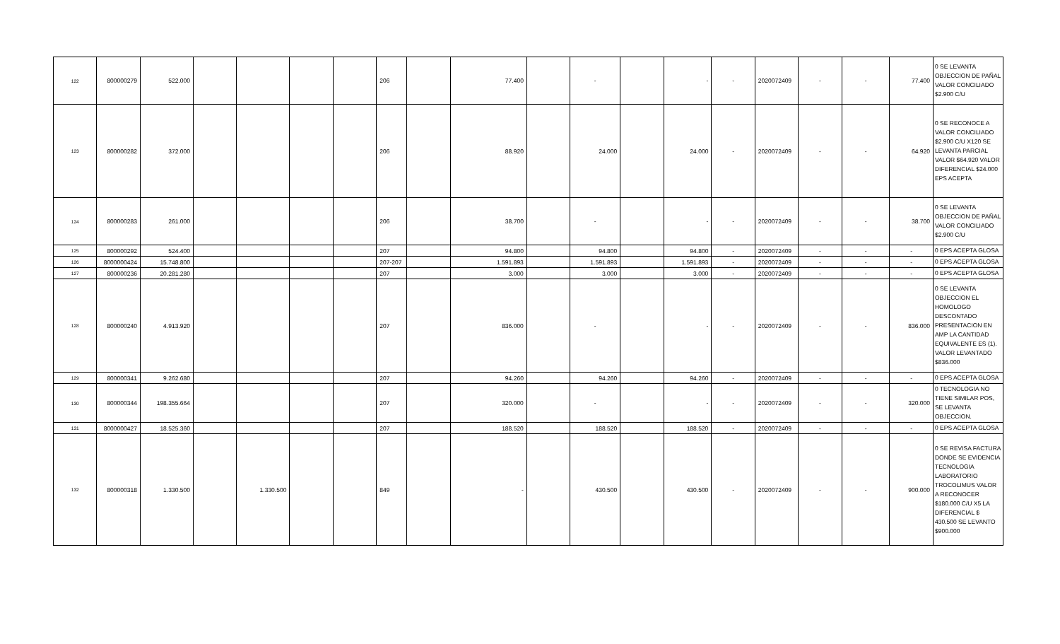| 122 | 800000279 | 522.000 | | | | | 206 | | 77.400 | | - | | - | - | 2020072409 | - | - | 77.400 | 0 SE LEVANTA OBJECCION DE PAÑAL VALOR CONCILIADO $2.900 C/U |
| 123 | 800000282 | 372.000 | | | | | 206 | | 88.920 | | 24.000 | | 24.000 | - | 2020072409 | - | - | 64.920 | 0 SE RECONOCE A VALOR CONCILIADO $2.900 C/U X120 SE LEVANTA PARCIAL VALOR $64.920 VALOR DIFERENCIAL $24.000 EPS ACEPTA |
| 124 | 800000283 | 261.000 | | | | | 206 | | 38.700 | | - | | - | - | 2020072409 | - | - | 38.700 | 0 SE LEVANTA OBJECCION DE PAÑAL VALOR CONCILIADO $2.900 C/U |
| 125 | 800000292 | 524.400 | | | | | 207 | | 94.800 | | 94.800 | | 94.800 | - | 2020072409 | - | - | - | 0 EPS ACEPTA GLOSA |
| 126 | 8000000424 | 15.748.800 | | | | | 207-207 | | 1.591.893 | | 1.591.893 | | 1.591.893 | - | 2020072409 | - | - | - | 0 EPS ACEPTA GLOSA |
| 127 | 800000236 | 20.281.280 | | | | | 207 | | 3.000 | | 3.000 | | 3.000 | - | 2020072409 | - | - | - | 0 EPS ACEPTA GLOSA |
| 128 | 800000240 | 4.913.920 | | | | | 207 | | 836.000 | | - | | - | - | 2020072409 | - | - | 836.000 | 0 SE LEVANTA OBJECCION EL HOMOLOGO DESCONTADO PRESENTACION EN AMP LA CANTIDAD EQUIVALENTE ES (1). VALOR LEVANTADO $836.000 |
| 129 | 800000341 | 9.262.680 | | | | | 207 | | 94.260 | | 94.260 | | 94.260 | - | 2020072409 | - | - | - | 0 EPS ACEPTA GLOSA |
| 130 | 800000344 | 198.355.664 | | | | | 207 | | 320.000 | | - | | - | - | 2020072409 | - | - | 320.000 | 0 TECNOLOGIA NO TIENE SIMILAR POS, SE LEVANTA OBJECCION. |
| 131 | 8000000427 | 18.525.360 | | | | | 207 | | 188.520 | | 188.520 | | 188.520 | - | 2020072409 | - | - | - | 0 EPS ACEPTA GLOSA |
| 132 | 800000318 | 1.330.500 | | 1.330.500 | | | 849 | | - | | 430.500 | | 430.500 | - | 2020072409 | - | - | 900.000 | 0 SE REVISA FACTURA DONDE SE EVIDENCIA TECNOLOGIA LABORATORIO TROCOLIMUS VALOR A RECONOCER $180.000 C/U X5 LA DIFERENCIAL $ 430.500 SE LEVANTO $900.000 |